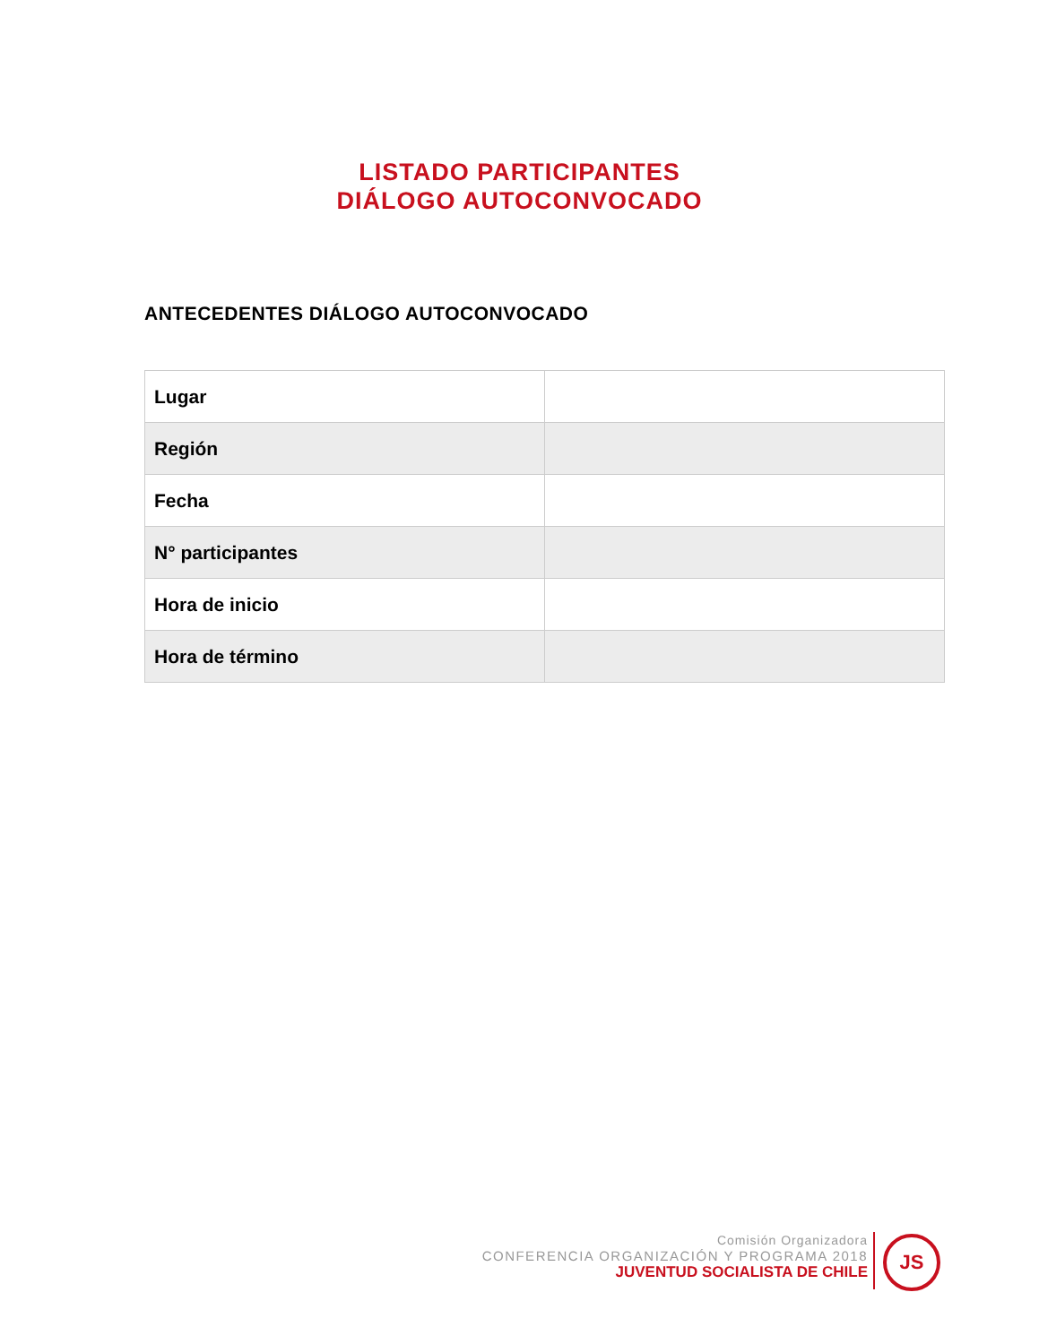LISTADO PARTICIPANTES
DIÁLOGO AUTOCONVOCADO
ANTECEDENTES DIÁLOGO AUTOCONVOCADO
| Lugar | |
| Región | |
| Fecha | |
| N° participantes | |
| Hora de inicio | |
| Hora de término | |
Comisión Organizadora
CONFERENCIA ORGANIZACIÓN Y PROGRAMA 2018
JUVENTUD SOCIALISTA DE CHILE
JS